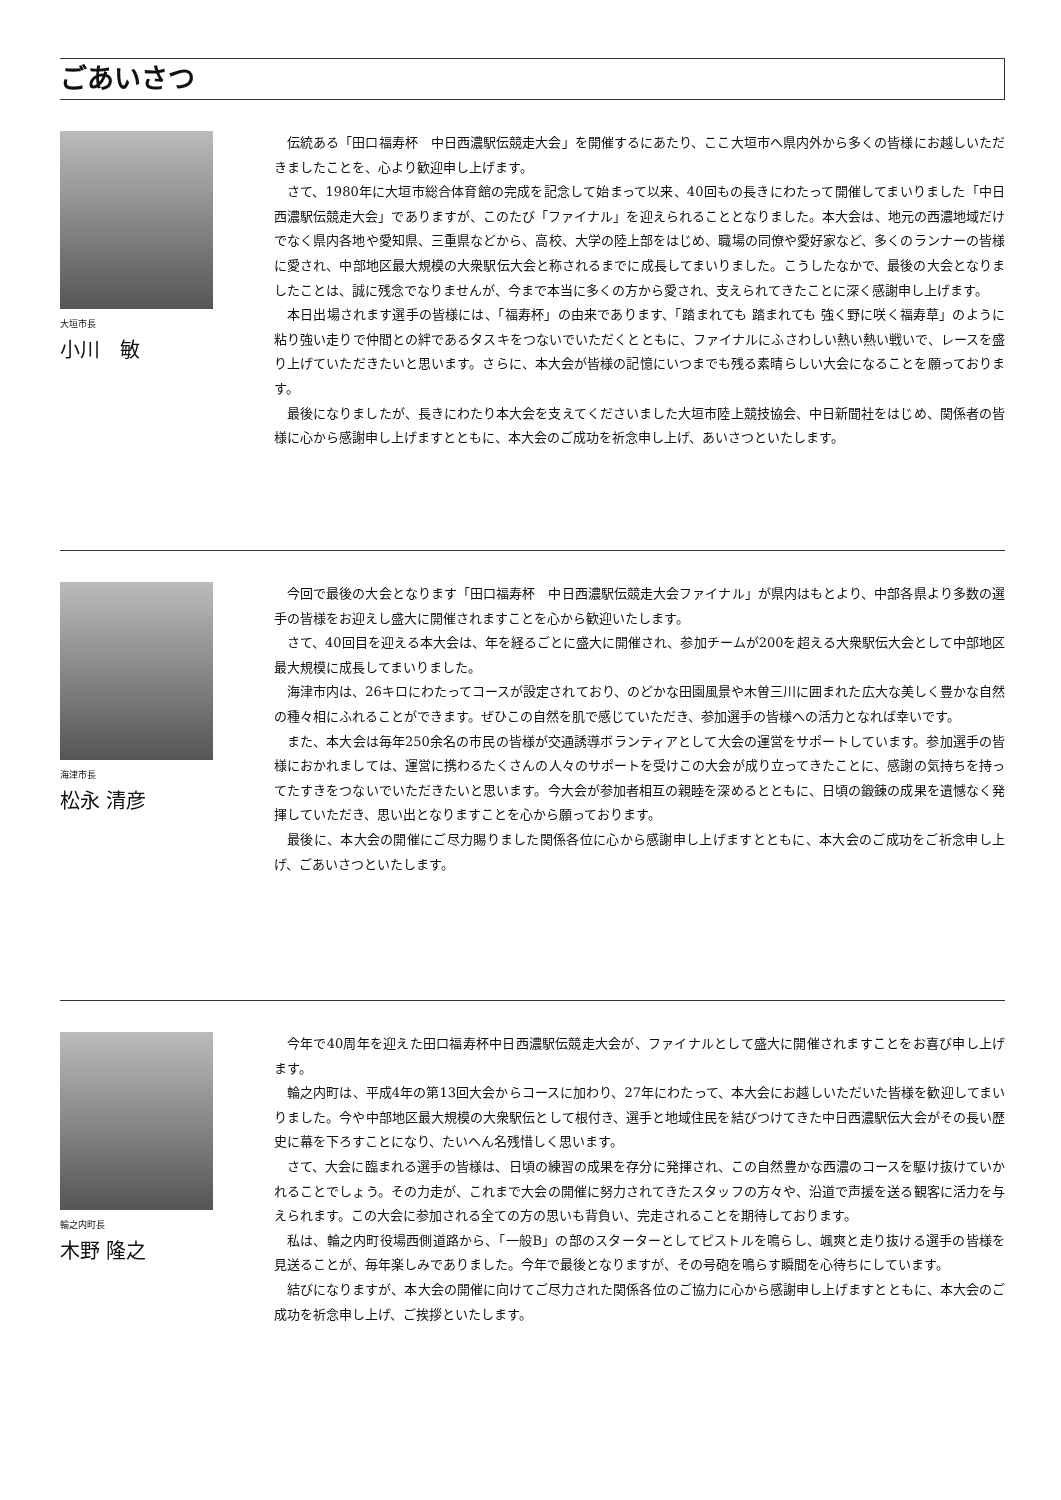ごあいさつ
大垣市長
小川　敏
伝統ある「田口福寿杯　中日西濃駅伝競走大会」を開催するにあたり、ここ大垣市へ県内外から多くの皆様にお越しいただきましたことを、心より歓迎申し上げます。
さて、1980年に大垣市総合体育館の完成を記念して始まって以来、40回もの長きにわたって開催してまいりました「中日西濃駅伝競走大会」でありますが、このたび「ファイナル」を迎えられることとなりました。本大会は、地元の西濃地域だけでなく県内各地や愛知県、三重県などから、高校、大学の陸上部をはじめ、職場の同僚や愛好家など、多くのランナーの皆様に愛され、中部地区最大規模の大衆駅伝大会と称されるまでに成長してまいりました。こうしたなかで、最後の大会となりましたことは、誠に残念でなりませんが、今まで本当に多くの方から愛され、支えられてきたことに深く感謝申し上げます。
本日出場されます選手の皆様には、「福寿杯」の由来であります、「踏まれても 踏まれても 強く野に咲く福寿草」のように粘り強い走りで仲間との絆であるタスキをつないでいただくとともに、ファイナルにふさわしい熱い熱い戦いで、レースを盛り上げていただきたいと思います。さらに、本大会が皆様の記憶にいつまでも残る素晴らしい大会になることを願っております。
最後になりましたが、長きにわたり本大会を支えてくださいました大垣市陸上競技協会、中日新聞社をはじめ、関係者の皆様に心から感謝申し上げますとともに、本大会のご成功を祈念申し上げ、あいさつといたします。
海津市長
松永 清彦
今回で最後の大会となります「田口福寿杯　中日西濃駅伝競走大会ファイナル」が県内はもとより、中部各県より多数の選手の皆様をお迎えし盛大に開催されますことを心から歓迎いたします。
さて、40回目を迎える本大会は、年を経るごとに盛大に開催され、参加チームが200を超える大衆駅伝大会として中部地区最大規模に成長してまいりました。
海津市内は、26キロにわたってコースが設定されており、のどかな田園風景や木曽三川に囲まれた広大な美しく豊かな自然の種々相にふれることができます。ぜひこの自然を肌で感じていただき、参加選手の皆様への活力となれば幸いです。
また、本大会は毎年250余名の市民の皆様が交通誘導ボランティアとして大会の運営をサポートしています。参加選手の皆様におかれましては、運営に携わるたくさんの人々のサポートを受けこの大会が成り立ってきたことに、感謝の気持ちを持ってたすきをつないでいただきたいと思います。今大会が参加者相互の親睦を深めるとともに、日頃の鍛錬の成果を遺憾なく発揮していただき、思い出となりますことを心から願っております。
最後に、本大会の開催にご尽力賜りました関係各位に心から感謝申し上げますとともに、本大会のご成功をご祈念申し上げ、ごあいさつといたします。
輪之内町長
木野 隆之
今年で40周年を迎えた田口福寿杯中日西濃駅伝競走大会が、ファイナルとして盛大に開催されますことをお喜び申し上げます。
輪之内町は、平成4年の第13回大会からコースに加わり、27年にわたって、本大会にお越しいただいた皆様を歓迎してまいりました。今や中部地区最大規模の大衆駅伝として根付き、選手と地域住民を結びつけてきた中日西濃駅伝大会がその長い歴史に幕を下ろすことになり、たいへん名残惜しく思います。
さて、大会に臨まれる選手の皆様は、日頃の練習の成果を存分に発揮され、この自然豊かな西濃のコースを駆け抜けていかれることでしょう。その力走が、これまで大会の開催に努力されてきたスタッフの方々や、沿道で声援を送る観客に活力を与えられます。この大会に参加される全ての方の思いも背負い、完走されることを期待しております。
私は、輪之内町役場西側道路から、「一般B」の部のスターターとしてピストルを鳴らし、颯爽と走り抜ける選手の皆様を見送ることが、毎年楽しみでありました。今年で最後となりますが、その号砲を鳴らす瞬間を心待ちにしています。
結びになりますが、本大会の開催に向けてご尽力された関係各位のご協力に心から感謝申し上げますとともに、本大会のご成功を祈念申し上げ、ご挨拶といたします。